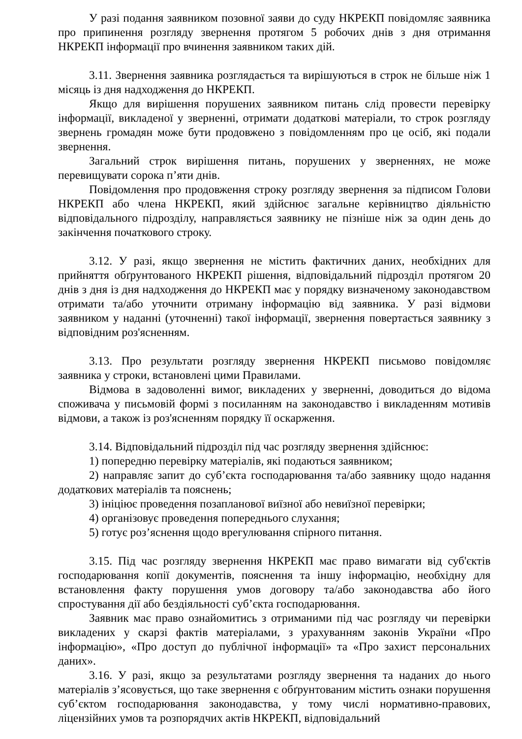У разі подання заявником позовної заяви до суду НКРЕКП повідомляє заявника про припинення розгляду звернення протягом 5 робочих днів з дня отримання НКРЕКП інформації про вчинення заявником таких дій.
3.11. Звернення заявника розглядається та вирішуються в строк не більше ніж 1 місяць із дня надходження до НКРЕКП.
Якщо для вирішення порушених заявником питань слід провести перевірку інформації, викладеної у зверненні, отримати додаткові матеріали, то строк розгляду звернень громадян може бути продовжено з повідомленням про це осіб, які подали звернення.
Загальний строк вирішення питань, порушених у зверненнях, не може перевищувати сорока п’яти днів.
Повідомлення про продовження строку розгляду звернення за підписом Голови НКРЕКП або члена НКРЕКП, який здійснює загальне керівництво діяльністю відповідального підрозділу, направляється заявнику не пізніше ніж за один день до закінчення початкового строку.
3.12. У разі, якщо звернення не містить фактичних даних, необхідних для прийняття обґрунтованого НКРЕКП рішення, відповідальний підрозділ протягом 20 днів з дня із дня надходження до НКРЕКП має у порядку визначеному законодавством отримати та/або уточнити отриману інформацію від заявника. У разі відмови заявником у наданні (уточненні) такої інформації, звернення повертається заявнику з відповідним роз'ясненням.
3.13. Про результати розгляду звернення НКРЕКП письмово повідомляє заявника у строки, встановлені цими Правилами.
Відмова в задоволенні вимог, викладених у зверненні, доводиться до відома споживача у письмовій формі з посиланням на законодавство і викладенням мотивів відмови, а також із роз'ясненням порядку її оскарження.
3.14. Відповідальний підрозділ під час розгляду звернення здійснює:
1) попередню перевірку матеріалів, які подаються заявником;
2) направляє запит до суб’єкта господарювання та/або заявнику щодо надання додаткових матеріалів та пояснень;
3) ініціює проведення позапланової виїзної або невиїзної перевірки;
4) організовує проведення попереднього слухання;
5) готує роз’яснення щодо врегулювання спірного питання.
3.15. Під час розгляду звернення НКРЕКП має право вимагати від суб'єктів господарювання копії документів, пояснення та іншу інформацію, необхідну для встановлення факту порушення умов договору та/або законодавства або його спростування дії або бездіяльності суб’єкта господарювання.
Заявник має право ознайомитись з отриманими під час розгляду чи перевірки викладених у скарзі фактів матеріалами, з урахуванням законів України «Про інформацію», «Про доступ до публічної інформації» та «Про захист персональних даних».
3.16. У разі, якщо за результатами розгляду звернення та наданих до нього матеріалів з’ясовується, що таке звернення є обґрунтованим містить ознаки порушення суб’єктом господарювання законодавства, у тому числі нормативно-правових, ліцензійних умов та розпорядчих актів НКРЕКП, відповідальний